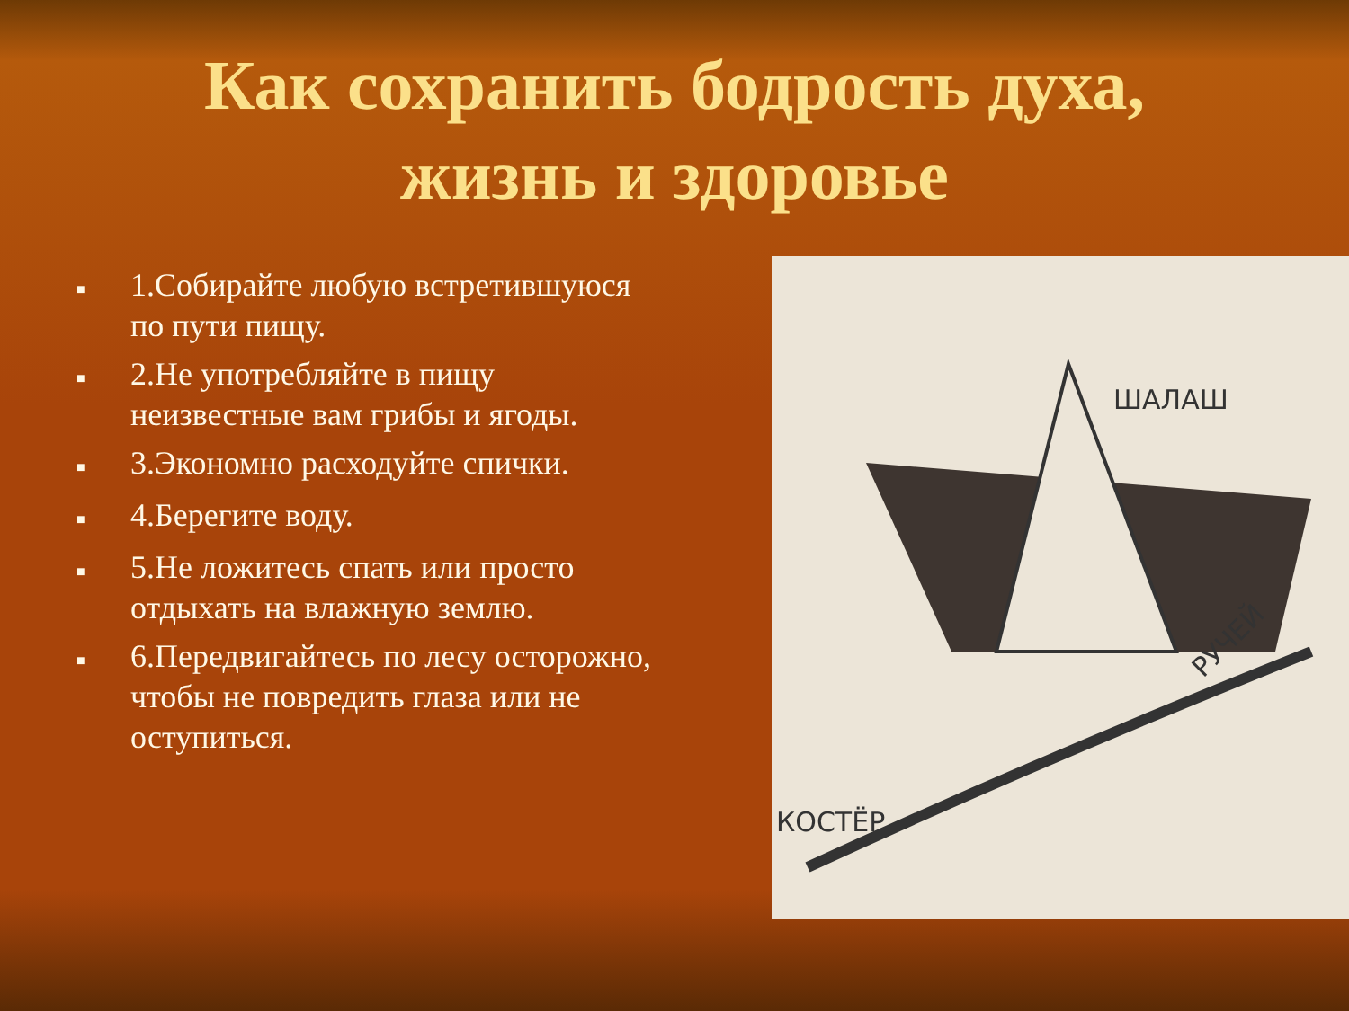Как сохранить бодрость духа,
жизнь и здоровье
■ 1.Собирайте любую встретившуюся по пути пищу.
■ 2.Не употребляйте в пищу неизвестные вам грибы и ягоды.
■ 3.Экономно расходуйте спички.
■ 4.Берегите воду.
■ 5.Не ложитесь спать или просто отдыхать на влажную землю.
■ 6.Передвигайтесь по лесу осторожно, чтобы не повредить глаза или не оступиться.
ШАЛАШ
РУЧЕЙ
КОСТЁР